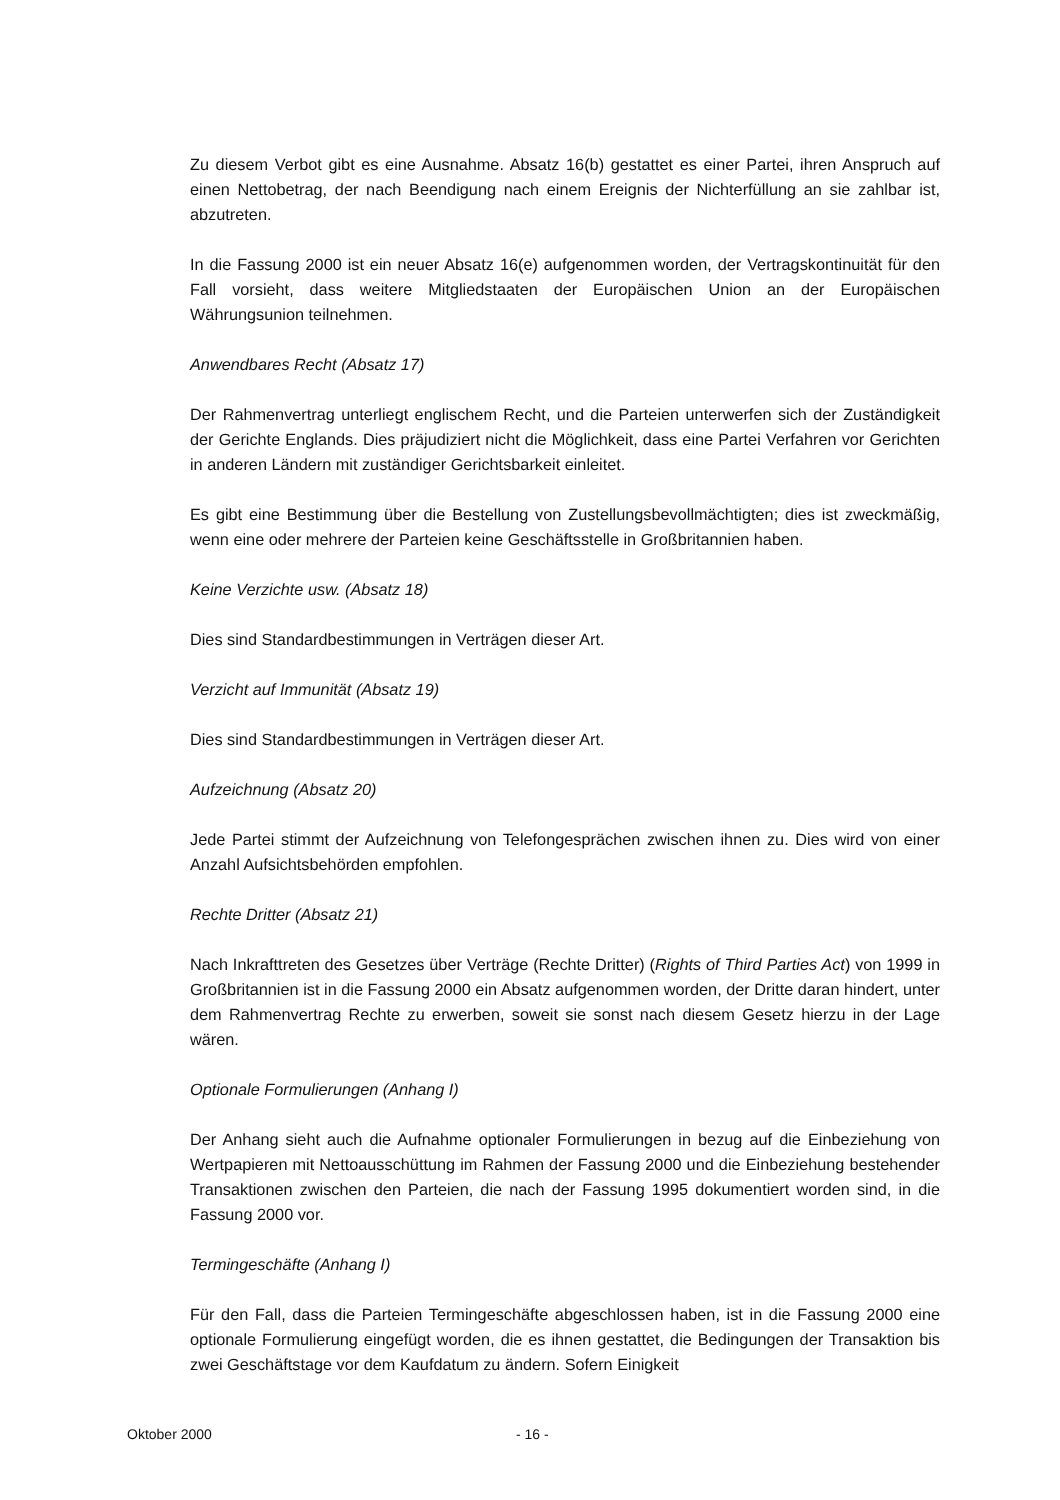Zu diesem Verbot gibt es eine Ausnahme. Absatz 16(b) gestattet es einer Partei, ihren Anspruch auf einen Nettobetrag, der nach Beendigung nach einem Ereignis der Nichterfüllung an sie zahlbar ist, abzutreten.
In die Fassung 2000 ist ein neuer Absatz 16(e) aufgenommen worden, der Vertragskontinuität für den Fall vorsieht, dass weitere Mitgliedstaaten der Europäischen Union an der Europäischen Währungsunion teilnehmen.
Anwendbares Recht (Absatz 17)
Der Rahmenvertrag unterliegt englischem Recht, und die Parteien unterwerfen sich der Zuständigkeit der Gerichte Englands. Dies präjudiziert nicht die Möglichkeit, dass eine Partei Verfahren vor Gerichten in anderen Ländern mit zuständiger Gerichtsbarkeit einleitet.
Es gibt eine Bestimmung über die Bestellung von Zustellungsbevollmächtigten; dies ist zweckmäßig, wenn eine oder mehrere der Parteien keine Geschäftsstelle in Großbritannien haben.
Keine Verzichte usw. (Absatz 18)
Dies sind Standardbestimmungen in Verträgen dieser Art.
Verzicht auf Immunität (Absatz 19)
Dies sind Standardbestimmungen in Verträgen dieser Art.
Aufzeichnung (Absatz 20)
Jede Partei stimmt der Aufzeichnung von Telefongesprächen zwischen ihnen zu. Dies wird von einer Anzahl Aufsichtsbehörden empfohlen.
Rechte Dritter (Absatz 21)
Nach Inkrafttreten des Gesetzes über Verträge (Rechte Dritter) (Rights of Third Parties Act) von 1999 in Großbritannien ist in die Fassung 2000 ein Absatz aufgenommen worden, der Dritte daran hindert, unter dem Rahmenvertrag Rechte zu erwerben, soweit sie sonst nach diesem Gesetz hierzu in der Lage wären.
Optionale Formulierungen (Anhang I)
Der Anhang sieht auch die Aufnahme optionaler Formulierungen in bezug auf die Einbeziehung von Wertpapieren mit Nettoausschüttung im Rahmen der Fassung 2000 und die Einbeziehung bestehender Transaktionen zwischen den Parteien, die nach der Fassung 1995 dokumentiert worden sind, in die Fassung 2000 vor.
Termingeschäfte (Anhang I)
Für den Fall, dass die Parteien Termingeschäfte abgeschlossen haben, ist in die Fassung 2000 eine optionale Formulierung eingefügt worden, die es ihnen gestattet, die Bedingungen der Transaktion bis zwei Geschäftstage vor dem Kaufdatum zu ändern. Sofern Einigkeit
Oktober 2000 - 16 -